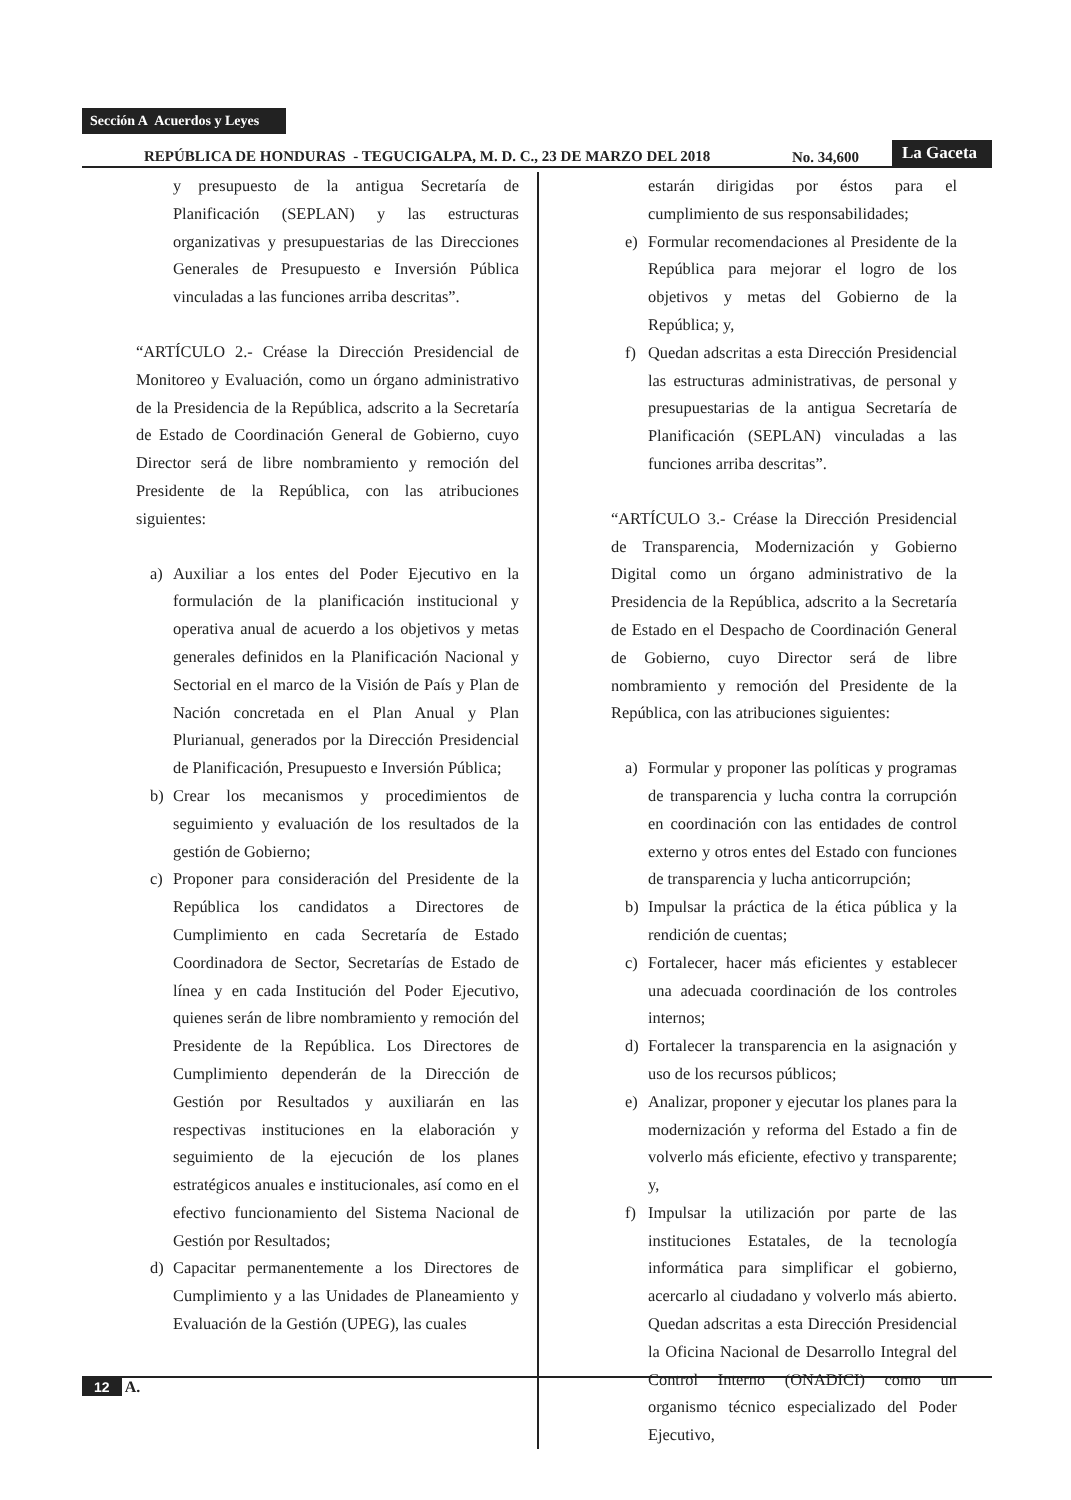Sección A Acuerdos y Leyes
REPÚBLICA DE HONDURAS - TEGUCIGALPA, M. D. C., 23 DE MARZO DEL 2018 No. 34,600 La Gaceta
y presupuesto de la antigua Secretaría de Planificación (SEPLAN) y las estructuras organizativas y presupuestarias de las Direcciones Generales de Presupuesto e Inversión Pública vinculadas a las funciones arriba descritas”.
“ARTÍCULO 2.- Créase la Dirección Presidencial de Monitoreo y Evaluación, como un órgano administrativo de la Presidencia de la República, adscrito a la Secretaría de Estado de Coordinación General de Gobierno, cuyo Director será de libre nombramiento y remoción del Presidente de la República, con las atribuciones siguientes:
a) Auxiliar a los entes del Poder Ejecutivo en la formulación de la planificación institucional y operativa anual de acuerdo a los objetivos y metas generales definidos en la Planificación Nacional y Sectorial en el marco de la Visión de País y Plan de Nación concretada en el Plan Anual y Plan Plurianual, generados por la Dirección Presidencial de Planificación, Presupuesto e Inversión Pública;
b) Crear los mecanismos y procedimientos de seguimiento y evaluación de los resultados de la gestión de Gobierno;
c) Proponer para consideración del Presidente de la República los candidatos a Directores de Cumplimiento en cada Secretaría de Estado Coordinadora de Sector, Secretarías de Estado de línea y en cada Institución del Poder Ejecutivo, quienes serán de libre nombramiento y remoción del Presidente de la República. Los Directores de Cumplimiento dependerán de la Dirección de Gestión por Resultados y auxiliarán en las respectivas instituciones en la elaboración y seguimiento de la ejecución de los planes estratégicos anuales e institucionales, así como en el efectivo funcionamiento del Sistema Nacional de Gestión por Resultados;
d) Capacitar permanentemente a los Directores de Cumplimiento y a las Unidades de Planeamiento y Evaluación de la Gestión (UPEG), las cuales
estarán dirigidas por éstos para el cumplimiento de sus responsabilidades;
e) Formular recomendaciones al Presidente de la República para mejorar el logro de los objetivos y metas del Gobierno de la República; y,
f) Quedan adscritas a esta Dirección Presidencial las estructuras administrativas, de personal y presupuestarias de la antigua Secretaría de Planificación (SEPLAN) vinculadas a las funciones arriba descritas”.
“ARTÍCULO 3.- Créase la Dirección Presidencial de Transparencia, Modernización y Gobierno Digital como un órgano administrativo de la Presidencia de la República, adscrito a la Secretaría de Estado en el Despacho de Coordinación General de Gobierno, cuyo Director será de libre nombramiento y remoción del Presidente de la República, con las atribuciones siguientes:
a) Formular y proponer las políticas y programas de transparencia y lucha contra la corrupción en coordinación con las entidades de control externo y otros entes del Estado con funciones de transparencia y lucha anticorrupción;
b) Impulsar la práctica de la ética pública y la rendición de cuentas;
c) Fortalecer, hacer más eficientes y establecer una adecuada coordinación de los controles internos;
d) Fortalecer la transparencia en la asignación y uso de los recursos públicos;
e) Analizar, proponer y ejecutar los planes para la modernización y reforma del Estado a fin de volverlo más eficiente, efectivo y transparente; y,
f) Impulsar la utilización por parte de las instituciones Estatales, de la tecnología informática para simplificar el gobierno, acercarlo al ciudadano y volverlo más abierto. Quedan adscritas a esta Dirección Presidencial la Oficina Nacional de Desarrollo Integral del Control Interno (ONADICI) como un organismo técnico especializado del Poder Ejecutivo,
12 A.